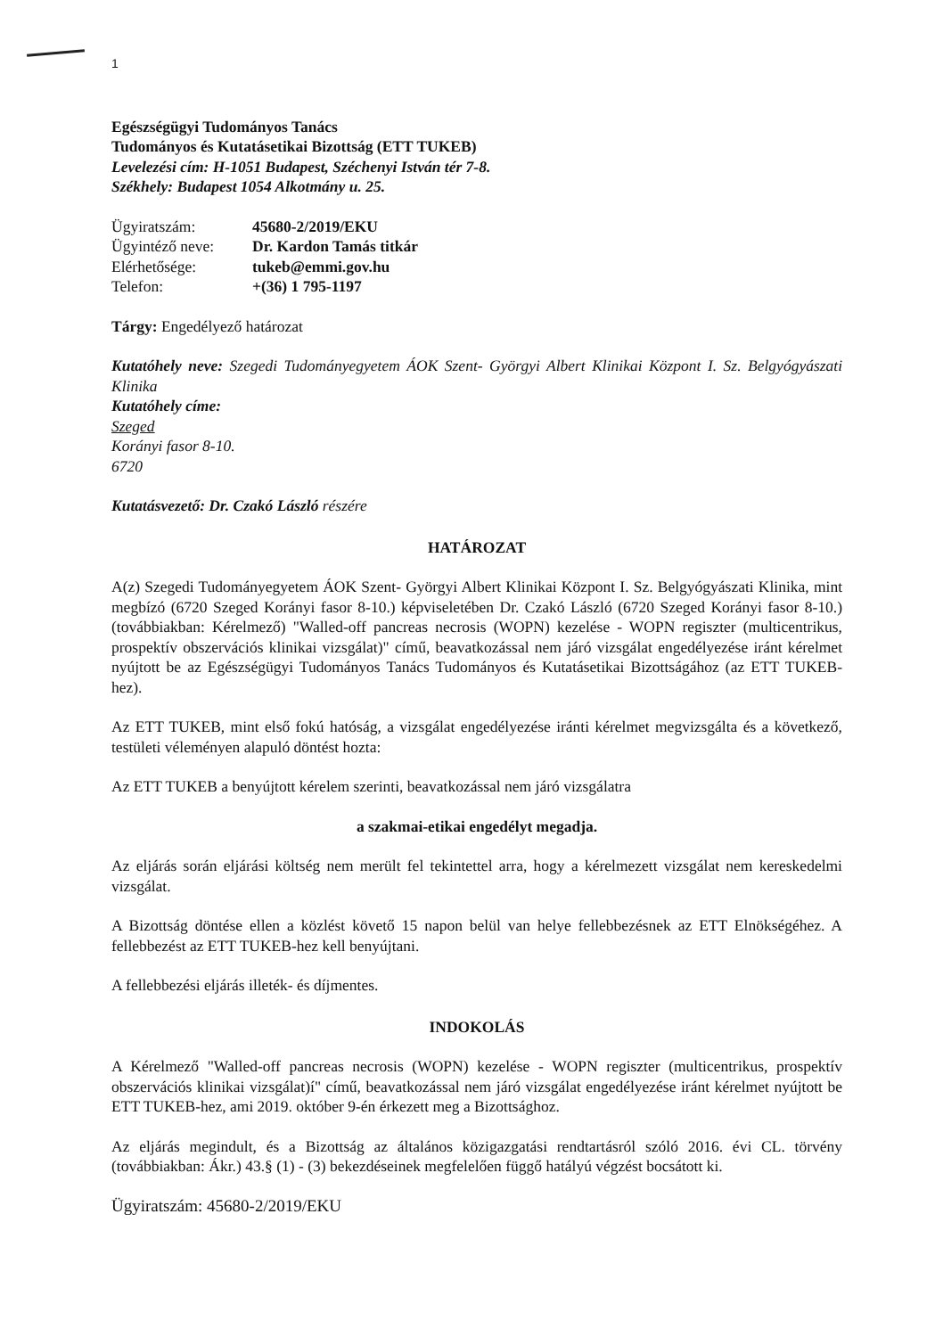1
Egészségügyi Tudományos Tanács
Tudományos és Kutatásetikai Bizottság (ETT TUKEB)
Levelezési cím: H-1051 Budapest, Széchenyi István tér 7-8.
Székhely: Budapest 1054 Alkotmány u. 25.
Ügyiratszám: 45680-2/2019/EKU
Ügyintéző neve: Dr. Kardon Tamás titkár
Elérhetősége: tukeb@emmi.gov.hu
Telefon: +(36) 1 795-1197
Tárgy: Engedélyező határozat
Kutatóhely neve: Szegedi Tudományegyetem ÁOK Szent- Györgyi Albert Klinikai Központ I. Sz. Belgyógyászati Klinika
Kutatóhely címe:
Szeged
Korányi fasor 8-10.
6720
Kutatásvezető: Dr. Czakó László részére
HATÁROZAT
A(z) Szegedi Tudományegyetem ÁOK Szent- Györgyi Albert Klinikai Központ I. Sz. Belgyógyászati Klinika, mint megbízó (6720 Szeged Korányi fasor 8-10.) képviseletében Dr. Czakó László (6720 Szeged Korányi fasor 8-10.) (továbbiakban: Kérelmező) "Walled-off pancreas necrosis (WOPN) kezelése - WOPN regiszter (multicentrikus, prospektív obszervációs klinikai vizsgálat)" című, beavatkozással nem járó vizsgálat engedélyezése iránt kérelmet nyújtott be az Egészségügyi Tudományos Tanács Tudományos és Kutatásetikai Bizottságához (az ETT TUKEB-hez).
Az ETT TUKEB, mint első fokú hatóság, a vizsgálat engedélyezése iránti kérelmet megvizsgálta és a következő, testületi véleményen alapuló döntést hozta:
Az ETT TUKEB a benyújtott kérelem szerinti, beavatkozással nem járó vizsgálatra
a szakmai-etikai engedélyt megadja.
Az eljárás során eljárási költség nem merült fel tekintettel arra, hogy a kérelmezett vizsgálat nem kereskedelmi vizsgálat.
A Bizottság döntése ellen a közlést követő 15 napon belül van helye fellebbezésnek az ETT Elnökségéhez. A fellebbezést az ETT TUKEB-hez kell benyújtani.
A fellebbezési eljárás illeték- és díjmentes.
INDOKOLÁS
A Kérelmező "Walled-off pancreas necrosis (WOPN) kezelése - WOPN regiszter (multicentrikus, prospektív obszervációs klinikai vizsgálat)í" című, beavatkozással nem járó vizsgálat engedélyezése iránt kérelmet nyújtott be ETT TUKEB-hez, ami 2019. október 9-én érkezett meg a Bizottsághoz.
Az eljárás megindult, és a Bizottság az általános közigazgatási rendtartásról szóló 2016. évi CL. törvény (továbbiakban: Ákr.) 43.§ (1) - (3) bekezdéseinek megfelelően függő hatályú végzést bocsátott ki.
Ügyiratszám: 45680-2/2019/EKU